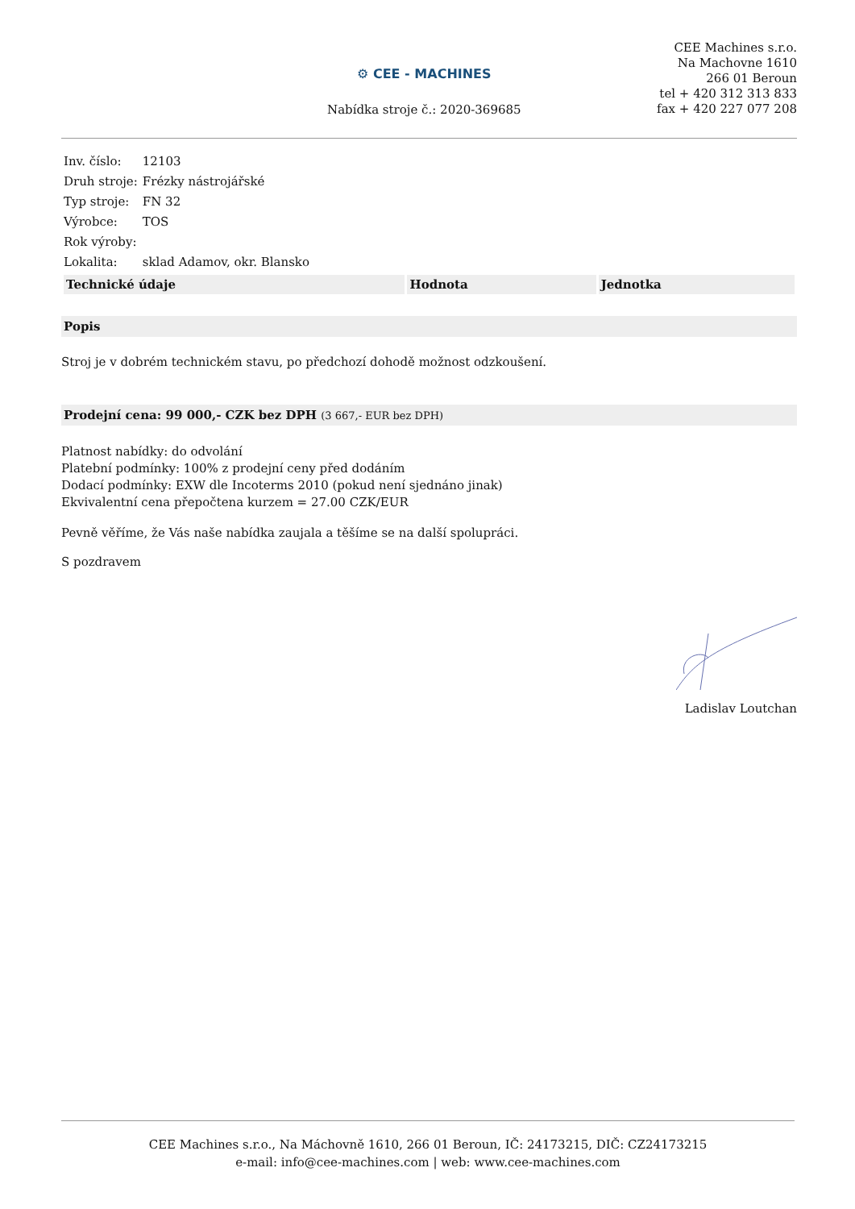⚙ CEE - MACHINES
Nabídka stroje č.: 2020-369685
CEE Machines s.r.o.
Na Machovne 1610
266 01 Beroun
tel + 420 312 313 833
fax + 420 227 077 208
| Inv. číslo: | 12103 |
| Druh stroje: | Frézky nástrojářské |
| Typ stroje: | FN 32 |
| Výrobce: | TOS |
| Rok výroby: | |
| Lokalita: | sklad Adamov, okr. Blansko |
| Technické údaje | Hodnota | Jednotka |
| --- | --- | --- |
Popis
Stroj je v dobrém technickém stavu, po předchozí dohodě možnost odzkoušení.
Prodejní cena: 99 000,- CZK bez DPH (3 667,- EUR bez DPH)
Platnost nabídky: do odvolání
Platební podmínky: 100% z prodejní ceny před dodáním
Dodací podmínky: EXW dle Incoterms 2010 (pokud není sjednáno jinak)
Ekvivalentní cena přepočtena kurzem = 27.00 CZK/EUR
Pevně věříme, že Vás naše nabídka zaujala a těšíme se na další spolupráci.
S pozdravem
Ladislav Loutchan
CEE Machines s.r.o., Na Máchovně 1610, 266 01 Beroun, IČ: 24173215, DIČ: CZ24173215
e-mail: info@cee-machines.com | web: www.cee-machines.com